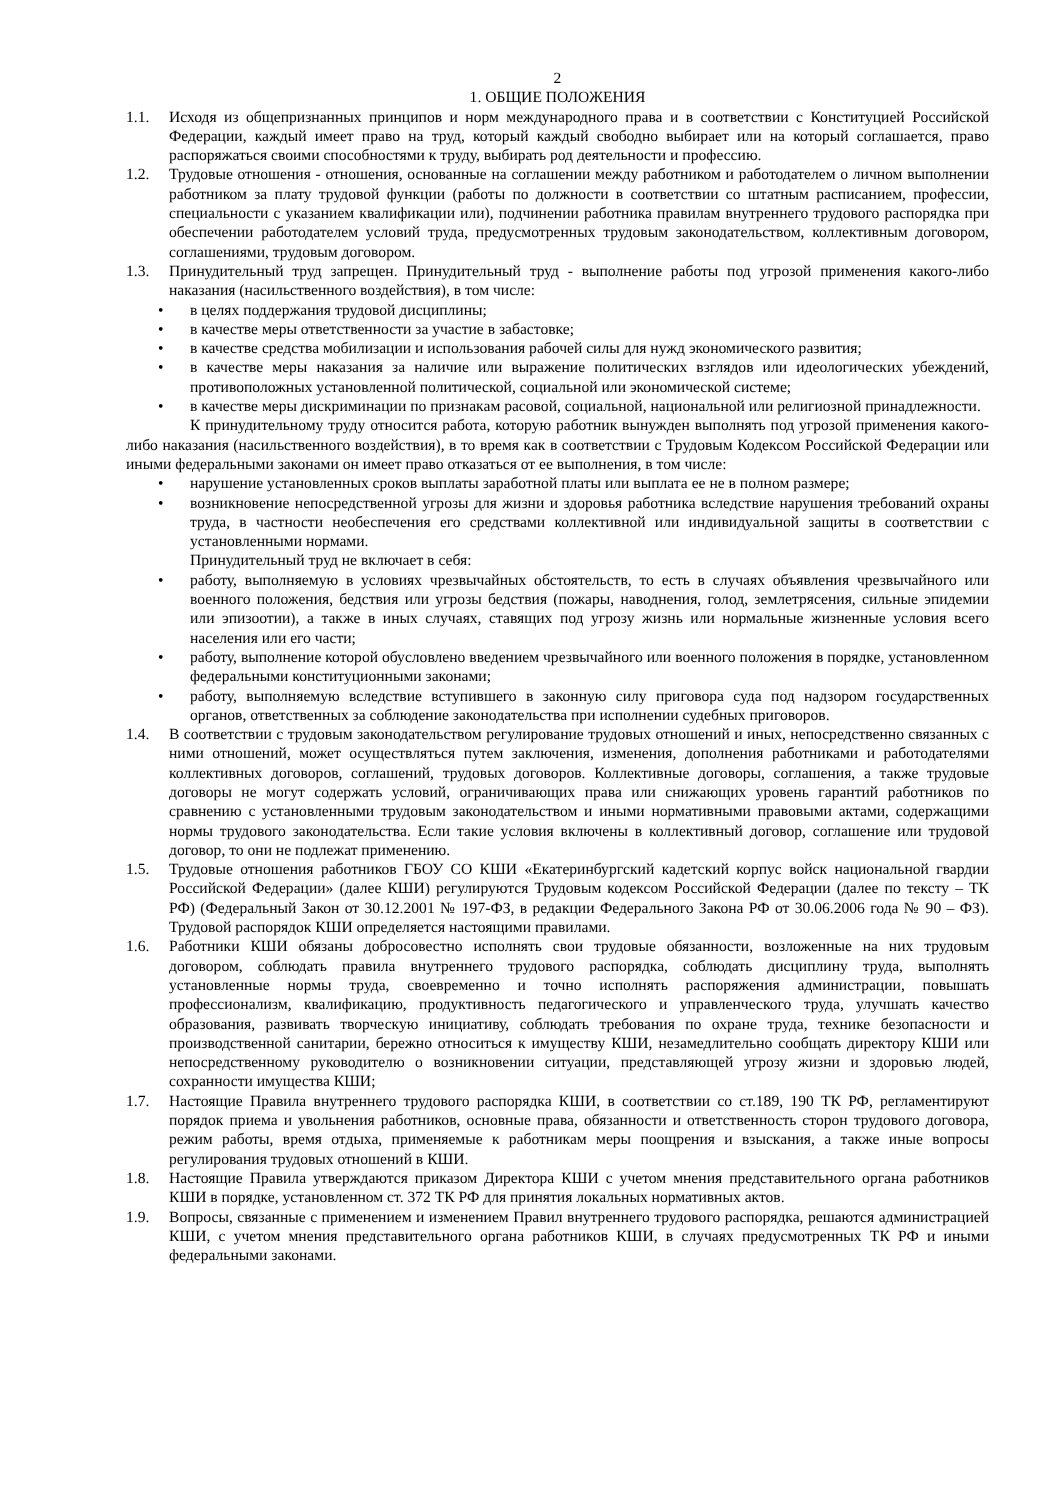2
1. ОБЩИЕ ПОЛОЖЕНИЯ
1.1. Исходя из общепризнанных принципов и норм международного права и в соответствии с Конституцией Российской Федерации, каждый имеет право на труд, который каждый свободно выбирает или на который соглашается, право распоряжаться своими способностями к труду, выбирать род деятельности и профессию.
1.2. Трудовые отношения - отношения, основанные на соглашении между работником и работодателем о личном выполнении работником за плату трудовой функции (работы по должности в соответствии со штатным расписанием, профессии, специальности с указанием квалификации или), подчинении работника правилам внутреннего трудового распорядка при обеспечении работодателем условий труда, предусмотренных трудовым законодательством, коллективным договором, соглашениями, трудовым договором.
1.3. Принудительный труд запрещен. Принудительный труд - выполнение работы под угрозой применения какого-либо наказания (насильственного воздействия), в том числе:
• в целях поддержания трудовой дисциплины;
• в качестве меры ответственности за участие в забастовке;
• в качестве средства мобилизации и использования рабочей силы для нужд экономического развития;
• в качестве меры наказания за наличие или выражение политических взглядов или идеологических убеждений, противоположных установленной политической, социальной или экономической системе;
• в качестве меры дискриминации по признакам расовой, социальной, национальной или религиозной принадлежности.
К принудительному труду относится работа, которую работник вынужден выполнять под угрозой применения какого-либо наказания (насильственного воздействия), в то время как в соответствии с Трудовым Кодексом Российской Федерации или иными федеральными законами он имеет право отказаться от ее выполнения, в том числе:
• нарушение установленных сроков выплаты заработной платы или выплата ее не в полном размере;
• возникновение непосредственной угрозы для жизни и здоровья работника вследствие нарушения требований охраны труда, в частности необеспечения его средствами коллективной или индивидуальной защиты в соответствии с установленными нормами.
Принудительный труд не включает в себя:
• работу, выполняемую в условиях чрезвычайных обстоятельств, то есть в случаях объявления чрезвычайного или военного положения, бедствия или угрозы бедствия (пожары, наводнения, голод, землетрясения, сильные эпидемии или эпизоотии), а также в иных случаях, ставящих под угрозу жизнь или нормальные жизненные условия всего населения или его части;
• работу, выполнение которой обусловлено введением чрезвычайного или военного положения в порядке, установленном федеральными конституционными законами;
• работу, выполняемую вследствие вступившего в законную силу приговора суда под надзором государственных органов, ответственных за соблюдение законодательства при исполнении судебных приговоров.
1.4. В соответствии с трудовым законодательством регулирование трудовых отношений и иных, непосредственно связанных с ними отношений, может осуществляться путем заключения, изменения, дополнения работниками и работодателями коллективных договоров, соглашений, трудовых договоров. Коллективные договоры, соглашения, а также трудовые договоры не могут содержать условий, ограничивающих права или снижающих уровень гарантий работников по сравнению с установленными трудовым законодательством и иными нормативными правовыми актами, содержащими нормы трудового законодательства. Если такие условия включены в коллективный договор, соглашение или трудовой договор, то они не подлежат применению.
1.5. Трудовые отношения работников ГБОУ СО КШИ «Екатеринбургский кадетский корпус войск национальной гвардии Российской Федерации» (далее КШИ) регулируются Трудовым кодексом Российской Федерации (далее по тексту – ТК РФ) (Федеральный Закон от 30.12.2001 № 197-ФЗ, в редакции Федерального Закона РФ от 30.06.2006 года № 90 – ФЗ). Трудовой распорядок КШИ определяется настоящими правилами.
1.6. Работники КШИ обязаны добросовестно исполнять свои трудовые обязанности, возложенные на них трудовым договором, соблюдать правила внутреннего трудового распорядка, соблюдать дисциплину труда, выполнять установленные нормы труда, своевременно и точно исполнять распоряжения администрации, повышать профессионализм, квалификацию, продуктивность педагогического и управленческого труда, улучшать качество образования, развивать творческую инициативу, соблюдать требования по охране труда, технике безопасности и производственной санитарии, бережно относиться к имуществу КШИ, незамедлительно сообщать директору КШИ или непосредственному руководителю о возникновении ситуации, представляющей угрозу жизни и здоровью людей, сохранности имущества КШИ;
1.7. Настоящие Правила внутреннего трудового распорядка КШИ, в соответствии со ст.189, 190 ТК РФ, регламентируют порядок приема и увольнения работников, основные права, обязанности и ответственность сторон трудового договора, режим работы, время отдыха, применяемые к работникам меры поощрения и взыскания, а также иные вопросы регулирования трудовых отношений в КШИ.
1.8. Настоящие Правила утверждаются приказом Директора КШИ с учетом мнения представительного органа работников КШИ в порядке, установленном ст. 372 ТК РФ для принятия локальных нормативных актов.
1.9. Вопросы, связанные с применением и изменением Правил внутреннего трудового распорядка, решаются администрацией КШИ, с учетом мнения представительного органа работников КШИ, в случаях предусмотренных ТК РФ и иными федеральными законами.